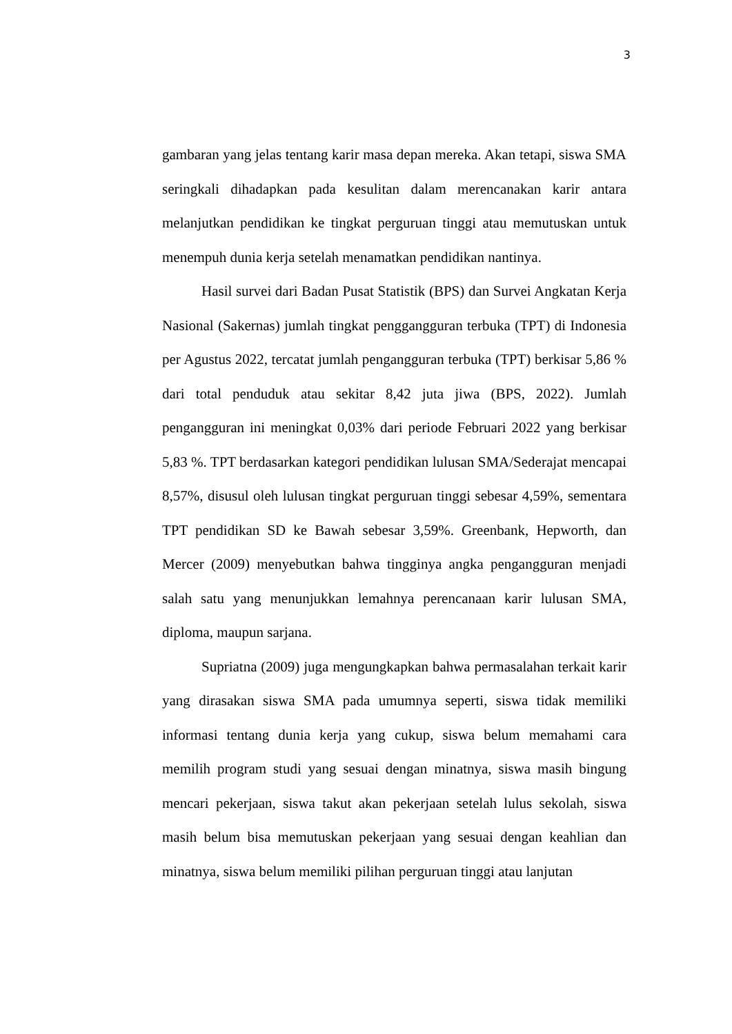3
gambaran yang jelas tentang karir masa depan mereka. Akan tetapi, siswa SMA seringkali dihadapkan pada kesulitan dalam merencanakan karir antara melanjutkan pendidikan ke tingkat perguruan tinggi atau memutuskan untuk menempuh dunia kerja setelah menamatkan pendidikan nantinya.
Hasil survei dari Badan Pusat Statistik (BPS) dan Survei Angkatan Kerja Nasional (Sakernas) jumlah tingkat penggangguran terbuka (TPT) di Indonesia per Agustus 2022, tercatat jumlah pengangguran terbuka (TPT) berkisar 5,86 % dari total penduduk atau sekitar 8,42 juta jiwa (BPS, 2022). Jumlah pengangguran ini meningkat 0,03% dari periode Februari 2022 yang berkisar 5,83 %. TPT berdasarkan kategori pendidikan lulusan SMA/Sederajat mencapai 8,57%, disusul oleh lulusan tingkat perguruan tinggi sebesar 4,59%, sementara TPT pendidikan SD ke Bawah sebesar 3,59%. Greenbank, Hepworth, dan Mercer (2009) menyebutkan bahwa tingginya angka pengangguran menjadi salah satu yang menunjukkan lemahnya perencanaan karir lulusan SMA, diploma, maupun sarjana.
Supriatna (2009) juga mengungkapkan bahwa permasalahan terkait karir yang dirasakan siswa SMA pada umumnya seperti, siswa tidak memiliki informasi tentang dunia kerja yang cukup, siswa belum memahami cara memilih program studi yang sesuai dengan minatnya, siswa masih bingung mencari pekerjaan, siswa takut akan pekerjaan setelah lulus sekolah, siswa masih belum bisa memutuskan pekerjaan yang sesuai dengan keahlian dan minatnya, siswa belum memiliki pilihan perguruan tinggi atau lanjutan